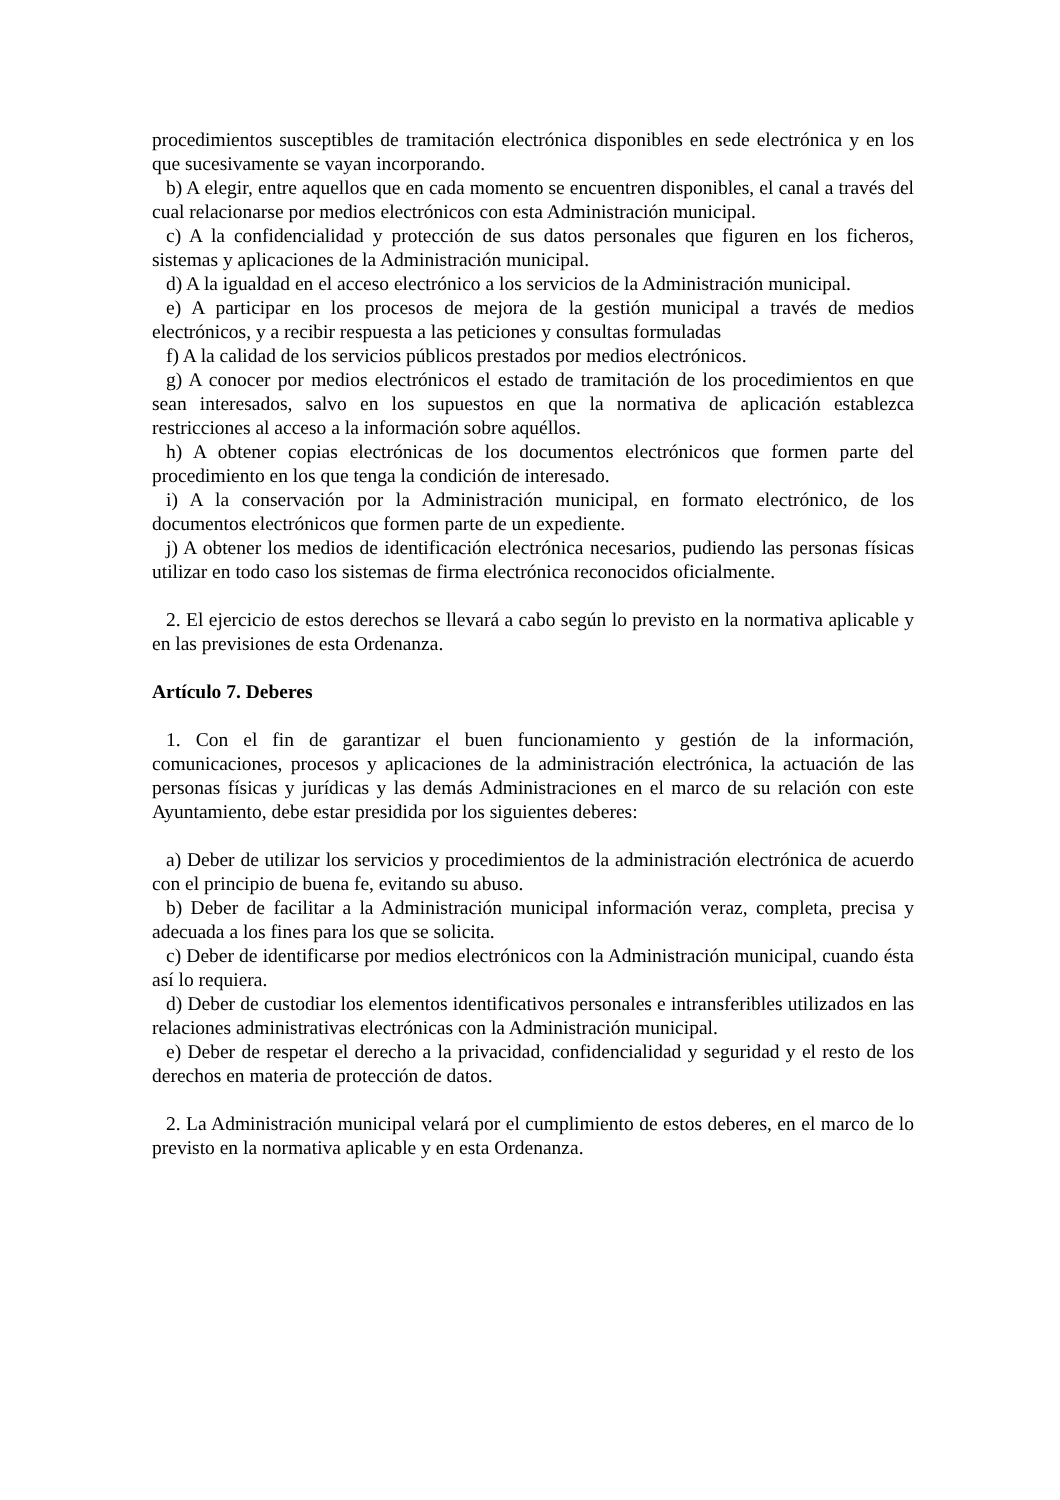procedimientos susceptibles de tramitación electrónica disponibles en sede electrónica y en los que sucesivamente se vayan incorporando.
b) A elegir, entre aquellos que en cada momento se encuentren disponibles, el canal a través del cual relacionarse por medios electrónicos con esta Administración municipal.
c) A la confidencialidad y protección de sus datos personales que figuren en los ficheros, sistemas y aplicaciones de la Administración municipal.
d) A la igualdad en el acceso electrónico a los servicios de la Administración municipal.
e) A participar en los procesos de mejora de la gestión municipal a través de medios electrónicos, y a recibir respuesta a las peticiones y consultas formuladas
f) A la calidad de los servicios públicos prestados por medios electrónicos.
g) A conocer por medios electrónicos el estado de tramitación de los procedimientos en que sean interesados, salvo en los supuestos en que la normativa de aplicación establezca restricciones al acceso a la información sobre aquéllos.
h) A obtener copias electrónicas de los documentos electrónicos que formen parte del procedimiento en los que tenga la condición de interesado.
i) A la conservación por la Administración municipal, en formato electrónico, de los documentos electrónicos que formen parte de un expediente.
j) A obtener los medios de identificación electrónica necesarios, pudiendo las personas físicas utilizar en todo caso los sistemas de firma electrónica reconocidos oficialmente.
2. El ejercicio de estos derechos se llevará a cabo según lo previsto en la normativa aplicable y en las previsiones de esta Ordenanza.
Artículo 7. Deberes
1. Con el fin de garantizar el buen funcionamiento y gestión de la información, comunicaciones, procesos y aplicaciones de la administración electrónica, la actuación de las personas físicas y jurídicas y las demás Administraciones en el marco de su relación con este Ayuntamiento, debe estar presidida por los siguientes deberes:
a) Deber de utilizar los servicios y procedimientos de la administración electrónica de acuerdo con el principio de buena fe, evitando su abuso.
b) Deber de facilitar a la Administración municipal información veraz, completa, precisa y adecuada a los fines para los que se solicita.
c) Deber de identificarse por medios electrónicos con la Administración municipal, cuando ésta así lo requiera.
d) Deber de custodiar los elementos identificativos personales e intransferibles utilizados en las relaciones administrativas electrónicas con la Administración municipal.
e) Deber de respetar el derecho a la privacidad, confidencialidad y seguridad y el resto de los derechos en materia de protección de datos.
2. La Administración municipal velará por el cumplimiento de estos deberes, en el marco de lo previsto en la normativa aplicable y en esta Ordenanza.